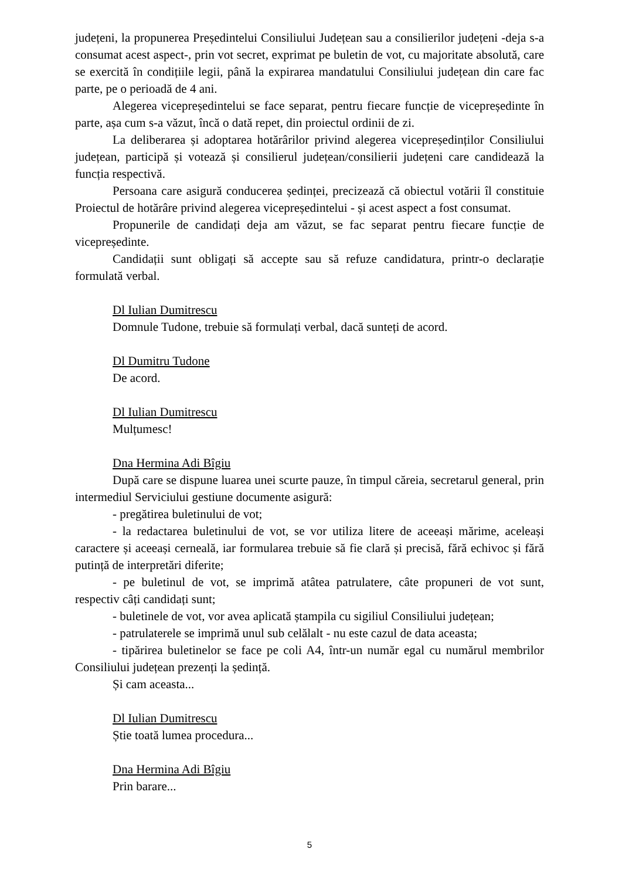județeni, la propunerea Președintelui Consiliului Județean sau a consilierilor județeni -deja s-a consumat acest aspect-, prin vot secret, exprimat pe buletin de vot, cu majoritate absolută, care se exercită în condițiile legii, până la expirarea mandatului Consiliului județean din care fac parte, pe o perioadă de 4 ani.
Alegerea vicepreședintelui se face separat, pentru fiecare funcție de vicepreședinte în parte, așa cum s-a văzut, încă o dată repet, din proiectul ordinii de zi.
La deliberarea și adoptarea hotărârilor privind alegerea vicepreședinților Consiliului județean, participă și votează și consilierul județean/consilierii județeni care candidează la funcția respectivă.
Persoana care asigură conducerea ședinței, precizează că obiectul votării îl constituie Proiectul de hotărâre privind alegerea vicepreședintelui - și acest aspect a fost consumat.
Propunerile de candidați deja am văzut, se fac separat pentru fiecare funcție de vicepreședinte.
Candidații sunt obligați să accepte sau să refuze candidatura, printr-o declarație formulată verbal.
Dl Iulian Dumitrescu
Domnule Tudone, trebuie să formulați verbal, dacă sunteți de acord.
Dl Dumitru Tudone
De acord.
Dl Iulian Dumitrescu
Mulțumesc!
Dna Hermina Adi Bîgiu
După care se dispune luarea unei scurte pauze, în timpul căreia, secretarul general, prin intermediul Serviciului gestiune documente asigură:
- pregătirea buletinului de vot;
- la redactarea buletinului de vot, se vor utiliza litere de aceeași mărime, aceleași caractere și aceeași cerneală, iar formularea trebuie să fie clară și precisă, fără echivoc și fără putință de interpretări diferite;
- pe buletinul de vot, se imprimă atâtea patrulatere, câte propuneri de vot sunt, respectiv câți candidați sunt;
- buletinele de vot, vor avea aplicată ștampila cu sigiliul Consiliului județean;
- patrulaterele se imprimă unul sub celălalt - nu este cazul de data aceasta;
- tipărirea buletinelor se face pe coli A4, într-un număr egal cu numărul membrilor Consiliului județean prezenți la ședință.
Și cam aceasta...
Dl Iulian Dumitrescu
Știe toată lumea procedura...
Dna Hermina Adi Bîgiu
Prin barare...
5